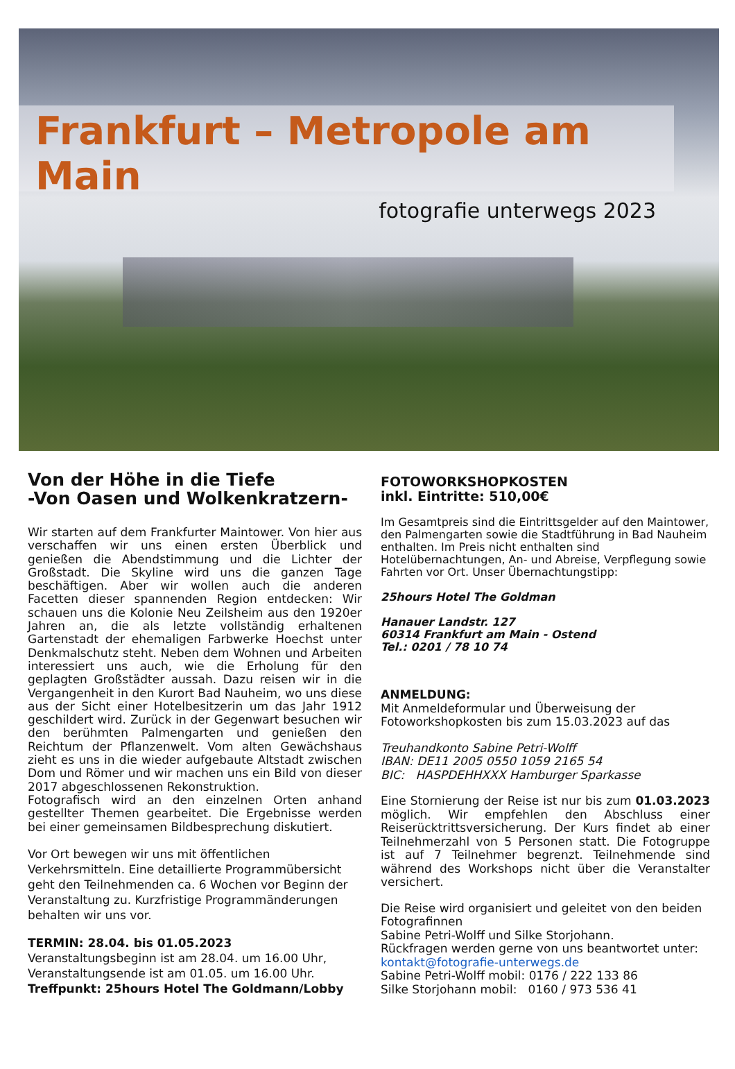Frankfurt – Metropole am Main
fotografie unterwegs 2023
Von der Höhe in die Tiefe
-Von Oasen und Wolkenkratzern-
Wir starten auf dem Frankfurter Maintower. Von hier aus verschaffen wir uns einen ersten Überblick und genießen die Abendstimmung und die Lichter der Großstadt. Die Skyline wird uns die ganzen Tage beschäftigen. Aber wir wollen auch die anderen Facetten dieser spannenden Region entdecken: Wir schauen uns die Kolonie Neu Zeilsheim aus den 1920er Jahren an, die als letzte vollständig erhaltenen Gartenstadt der ehemaligen Farbwerke Hoechst unter Denkmalschutz steht. Neben dem Wohnen und Arbeiten interessiert uns auch, wie die Erholung für den geplagten Großstädter aussah. Dazu reisen wir in die Vergangenheit in den Kurort Bad Nauheim, wo uns diese aus der Sicht einer Hotelbesitzerin um das Jahr 1912 geschildert wird. Zurück in der Gegenwart besuchen wir den berühmten Palmengarten und genießen den Reichtum der Pflanzenwelt. Vom alten Gewächshaus zieht es uns in die wieder aufgebaute Altstadt zwischen Dom und Römer und wir machen uns ein Bild von dieser 2017 abgeschlossenen Rekonstruktion.
Fotografisch wird an den einzelnen Orten anhand gestellter Themen gearbeitet. Die Ergebnisse werden bei einer gemeinsamen Bildbesprechung diskutiert.
Vor Ort bewegen wir uns mit öffentlichen Verkehrsmitteln. Eine detaillierte Programmübersicht geht den Teilnehmenden ca. 6 Wochen vor Beginn der Veranstaltung zu. Kurzfristige Programmänderungen behalten wir uns vor.
TERMIN: 28.04. bis 01.05.2023
Veranstaltungsbeginn ist am 28.04. um 16.00 Uhr,
Veranstaltungsende ist am 01.05. um 16.00 Uhr.
Treffpunkt: 25hours Hotel The Goldmann/Lobby
FOTOWORKSHOPKOSTEN
inkl. Eintritte: 510,00€
Im Gesamtpreis sind die Eintrittsgelder auf den Maintower, den Palmengarten sowie die Stadtführung in Bad Nauheim enthalten. Im Preis nicht enthalten sind Hotelübernachtungen, An- und Abreise, Verpflegung sowie Fahrten vor Ort. Unser Übernachtungstipp:
25hours Hotel The Goldman
Hanauer Landstr. 127
60314 Frankfurt am Main - Ostend
Tel.: 0201 / 78 10 74
ANMELDUNG:
Mit Anmeldeformular und Überweisung der Fotoworkshopkosten bis zum 15.03.2023 auf das
Treuhandkonto Sabine Petri-Wolff
IBAN: DE11 2005 0550 1059 2165 54
BIC: HASPDEHHXXX Hamburger Sparkasse
Eine Stornierung der Reise ist nur bis zum 01.03.2023 möglich. Wir empfehlen den Abschluss einer Reiserücktrittsversicherung. Der Kurs findet ab einer Teilnehmerzahl von 5 Personen statt. Die Fotogruppe ist auf 7 Teilnehmer begrenzt. Teilnehmende sind während des Workshops nicht über die Veranstalter versichert.
Die Reise wird organisiert und geleitet von den beiden Fotografinnen
Sabine Petri-Wolff und Silke Storjohann.
Rückfragen werden gerne von uns beantwortet unter:
kontakt@fotografie-unterwegs.de
Sabine Petri-Wolff mobil: 0176 / 222 133 86
Silke Storjohann mobil: 0160 / 973 536 41